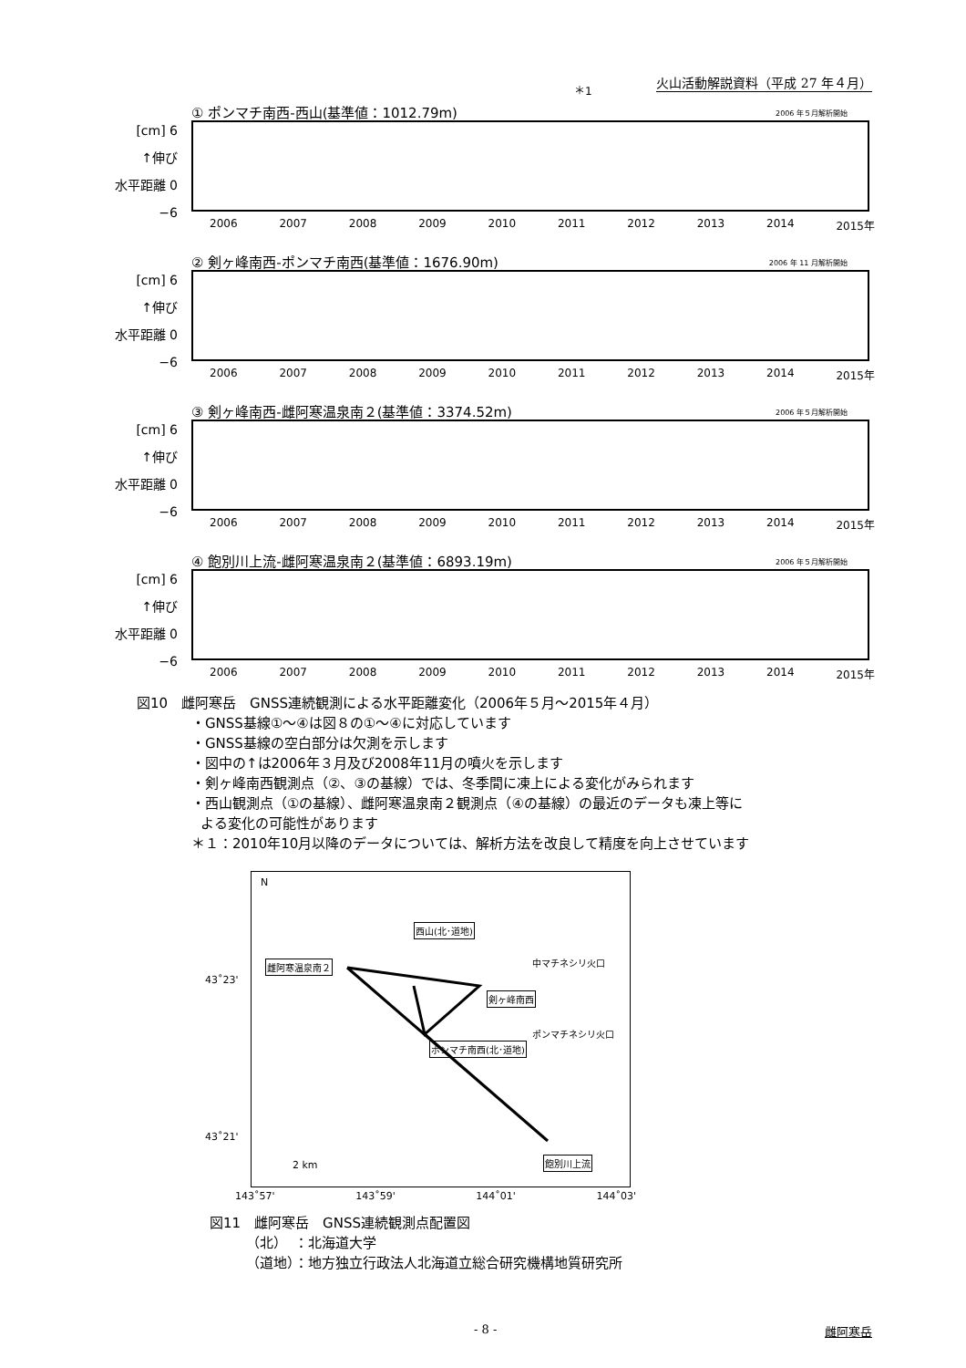火山活動解説資料（平成 27 年４月）
＊1
① ポンマチ南西-西山(基準値：1012.79m)
2006 年５月解析開始
[cm] 6
↑伸び
水平距離 0
−6
2006 2007 2008 2009 2010 2011 2012 2013 2014 2015年
② 剣ヶ峰南西-ポンマチ南西(基準値：1676.90m)
2006 年 11 月解析開始
[cm] 6
↑伸び
水平距離 0
−6
2006 2007 2008 2009 2010 2011 2012 2013 2014 2015年
③ 剣ヶ峰南西-雌阿寒温泉南２(基準値：3374.52m)
2006 年５月解析開始
[cm] 6
↑伸び
水平距離 0
−6
2006 2007 2008 2009 2010 2011 2012 2013 2014 2015年
④ 飽別川上流-雌阿寒温泉南２(基準値：6893.19m)
2006 年５月解析開始
[cm] 6
↑伸び
水平距離 0
−6
2006 2007 2008 2009 2010 2011 2012 2013 2014 2015年
図10　雌阿寒岳　GNSS連続観測による水平距離変化（2006年５月～2015年４月）
・GNSS基線①～④は図８の①～④に対応しています
・GNSS基線の空白部分は欠測を示します
・図中の↑は2006年３月及び2008年11月の噴火を示します
・剣ヶ峰南西観測点（②、③の基線）では、冬季間に凍上による変化がみられます
・西山観測点（①の基線）、雌阿寒温泉南２観測点（④の基線）の最近のデータも凍上等に
よる変化の可能性があります
＊１：2010年10月以降のデータについては、解析方法を改良して精度を向上させています
N
雌阿寒温泉南２
西山(北･道地)
中マチネシリ火口
剣ヶ峰南西
ポンマチネシリ火口
ポンマチ南西(北･道地)
飽別川上流
2 km
43˚23'
43˚21'
143˚57' 143˚59' 144˚01' 144˚03'
図11　雌阿寒岳　GNSS連続観測点配置図
（北）　：北海道大学
（道地）：地方独立行政法人北海道立総合研究機構地質研究所
- 8 - 雌阿寒岳